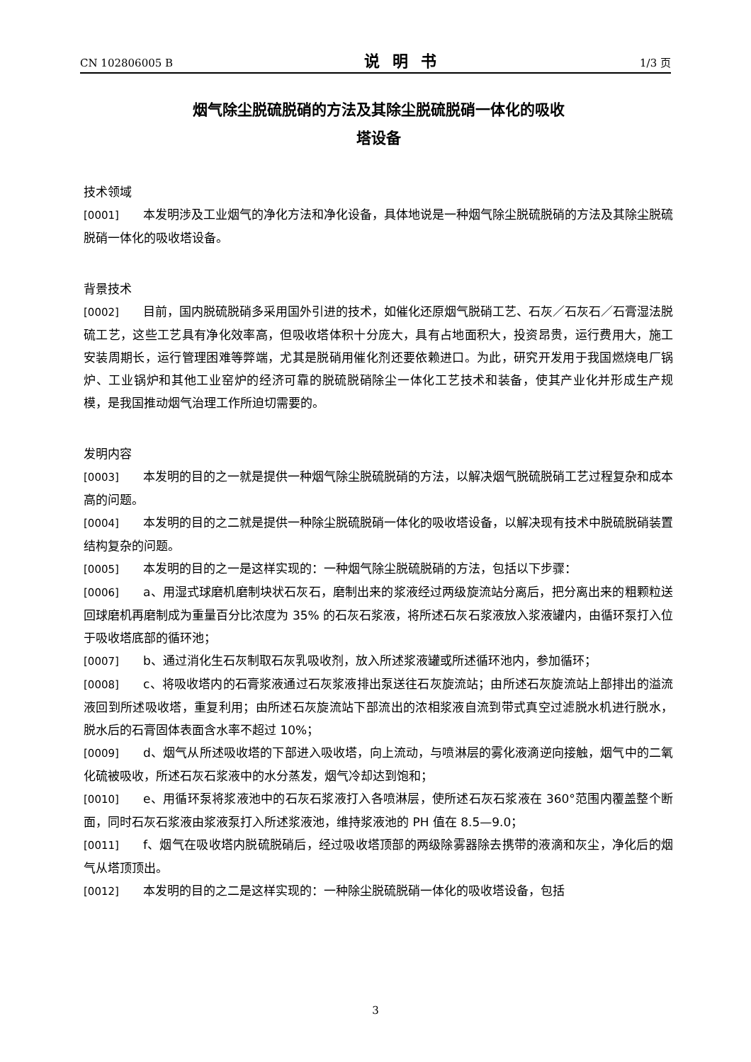CN 102806005 B 说明书 1/3 页
烟气除尘脱硫脱硝的方法及其除尘脱硫脱硝一体化的吸收
塔设备
技术领域
[0001] 本发明涉及工业烟气的净化方法和净化设备，具体地说是一种烟气除尘脱硫脱硝的方法及其除尘脱硫脱硝一体化的吸收塔设备。
背景技术
[0002] 目前，国内脱硫脱硝多采用国外引进的技术，如催化还原烟气脱硝工艺、石灰／石灰石／石膏湿法脱硫工艺，这些工艺具有净化效率高，但吸收塔体积十分庞大，具有占地面积大，投资昂贵，运行费用大，施工安装周期长，运行管理困难等弊端，尤其是脱硝用催化剂还要依赖进口。为此，研究开发用于我国燃烧电厂锅炉、工业锅炉和其他工业窑炉的经济可靠的脱硫脱硝除尘一体化工艺技术和装备，使其产业化并形成生产规模，是我国推动烟气治理工作所迫切需要的。
发明内容
[0003] 本发明的目的之一就是提供一种烟气除尘脱硫脱硝的方法，以解决烟气脱硫脱硝工艺过程复杂和成本高的问题。
[0004] 本发明的目的之二就是提供一种除尘脱硫脱硝一体化的吸收塔设备，以解决现有技术中脱硫脱硝装置结构复杂的问题。
[0005] 本发明的目的之一是这样实现的：一种烟气除尘脱硫脱硝的方法，包括以下步骤：
[0006] a、用湿式球磨机磨制块状石灰石，磨制出来的浆液经过两级旋流站分离后，把分离出来的粗颗粒送回球磨机再磨制成为重量百分比浓度为 35% 的石灰石浆液，将所述石灰石浆液放入浆液罐内，由循环泵打入位于吸收塔底部的循环池；
[0007] b、通过消化生石灰制取石灰乳吸收剂，放入所述浆液罐或所述循环池内，参加循环；
[0008] c、将吸收塔内的石膏浆液通过石灰浆液排出泵送往石灰旋流站；由所述石灰旋流站上部排出的溢流液回到所述吸收塔，重复利用；由所述石灰旋流站下部流出的浓相浆液自流到带式真空过滤脱水机进行脱水，脱水后的石膏固体表面含水率不超过 10%；
[0009] d、烟气从所述吸收塔的下部进入吸收塔，向上流动，与喷淋层的雾化液滴逆向接触，烟气中的二氧化硫被吸收，所述石灰石浆液中的水分蒸发，烟气冷却达到饱和；
[0010] e、用循环泵将浆液池中的石灰石浆液打入各喷淋层，使所述石灰石浆液在 360°范围内覆盖整个断面，同时石灰石浆液由浆液泵打入所述浆液池，维持浆液池的 PH 值在 8.5—9.0；
[0011] f、烟气在吸收塔内脱硫脱硝后，经过吸收塔顶部的两级除雾器除去携带的液滴和灰尘，净化后的烟气从塔顶顶出。
[0012] 本发明的目的之二是这样实现的：一种除尘脱硫脱硝一体化的吸收塔设备，包括
3